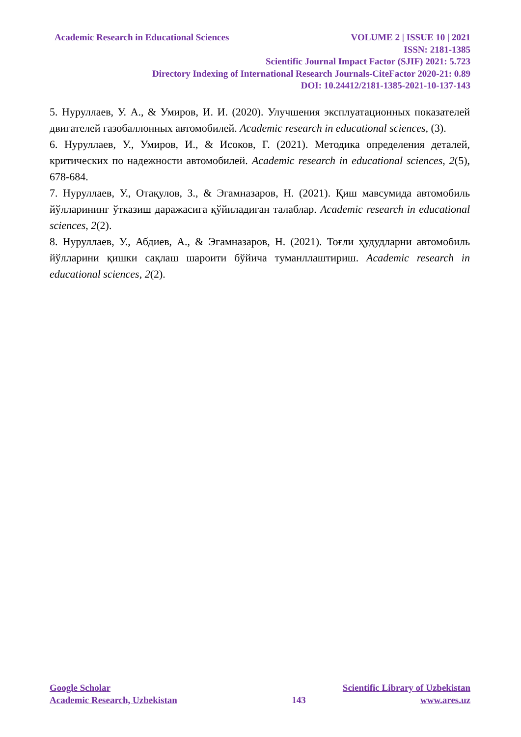Academic Research in Educational Sciences VOLUME 2 | ISSUE 10 | 2021
ISSN: 2181-1385
Scientific Journal Impact Factor (SJIF) 2021: 5.723
Directory Indexing of International Research Journals-CiteFactor 2020-21: 0.89
DOI: 10.24412/2181-1385-2021-10-137-143
5. Нуруллаев, У. А., & Умиров, И. И. (2020). Улучшения эксплуатационных показателей двигателей газобаллонных автомобилей. Academic research in educational sciences, (3).
6. Нуруллаев, У., Умиров, И., & Исоков, Г. (2021). Методика определения деталей, критических по надежности автомобилей. Academic research in educational sciences, 2(5), 678-684.
7. Нуруллаев, У., Отақулов, З., & Эгамназаров, Н. (2021). Қиш мавсумида автомобиль йўлларининг ўтказиш даражасига қўйиладиган талаблар. Academic research in educational sciences, 2(2).
8. Нуруллаев, У., Абдиев, А., & Эгамназаров, Н. (2021). Тоғли ҳудудларни автомобиль йўлларини қишки сақлаш шароити бўйича туманллаштириш. Academic research in educational sciences, 2(2).
Google Scholar Scientific Library of Uzbekistan
Academic Research, Uzbekistan 143 www.ares.uz